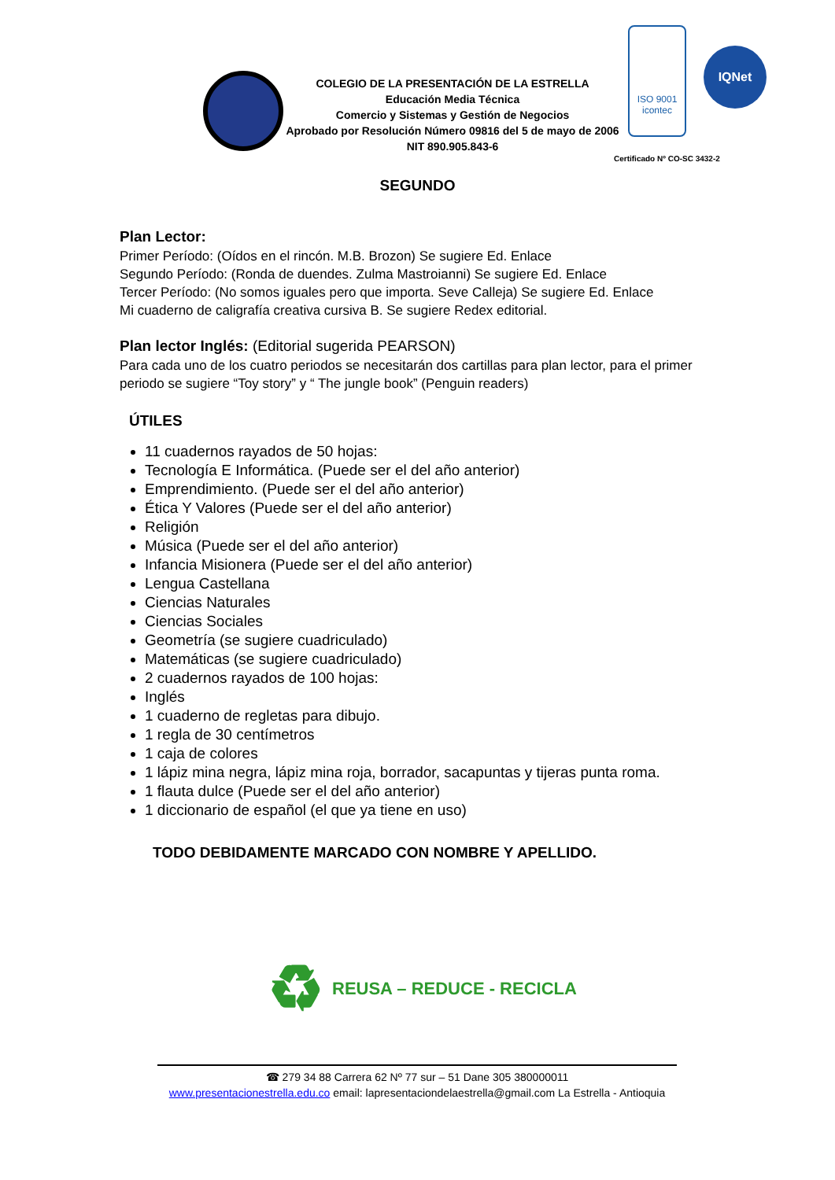COLEGIO DE LA PRESENTACIÓN DE LA ESTRELLA
Educación Media Técnica
Comercio y Sistemas y Gestión de Negocios
Aprobado por Resolución Número 09816 del 5 de mayo de 2006
NIT 890.905.843-6
ISO 9001
icontec
IQNet
Certificado Nº CO-SC 3432-2
SEGUNDO
Plan Lector:
Primer Período: (Oídos en el rincón. M.B. Brozon) Se sugiere Ed. Enlace
Segundo Período: (Ronda de duendes. Zulma Mastroianni) Se sugiere Ed. Enlace
Tercer Período: (No somos iguales pero que importa. Seve Calleja) Se sugiere Ed. Enlace
Mi cuaderno de caligrafía creativa cursiva B. Se sugiere Redex editorial.
Plan lector Inglés: (Editorial sugerida PEARSON)
Para cada uno de los cuatro periodos se necesitarán dos cartillas para plan lector, para el primer periodo se sugiere “Toy story” y “ The jungle book” (Penguin readers)
ÚTILES
11 cuadernos rayados de 50 hojas:
Tecnología E Informática. (Puede ser el del año anterior)
Emprendimiento. (Puede ser el del año anterior)
Ética Y Valores (Puede ser el del año anterior)
Religión
Música (Puede ser el del año anterior)
Infancia Misionera (Puede ser el del año anterior)
Lengua Castellana
Ciencias Naturales
Ciencias Sociales
Geometría (se sugiere cuadriculado)
Matemáticas (se sugiere cuadriculado)
2 cuadernos rayados de 100 hojas:
Inglés
1 cuaderno de regletas para dibujo.
1 regla de 30 centímetros
1 caja de colores
1 lápiz mina negra, lápiz mina roja, borrador, sacapuntas y tijeras punta roma.
1 flauta dulce (Puede ser el del año anterior)
1 diccionario de español (el que ya tiene en uso)
TODO DEBIDAMENTE MARCADO CON NOMBRE Y APELLIDO.
♻ REUSA – REDUCE - RECICLA
☎ 279 34 88 Carrera 62 Nº 77 sur – 51 Dane 305 380000011
www.presentacionestrella.edu.co email: lapresentaciondelaestrella@gmail.com La Estrella - Antioquia